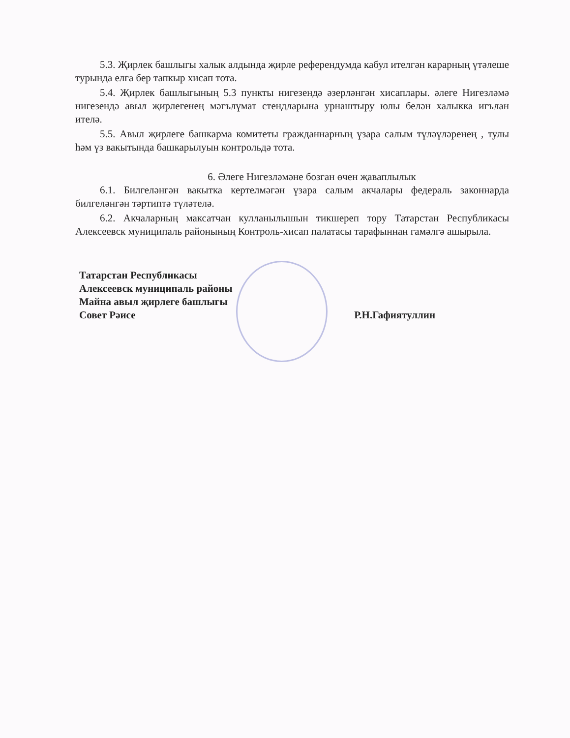5.3. Җирлек башлыгы халык алдында җирле референдумда кабул ителгән карарның үтәлеше турында елга бер тапкыр хисап тота.
5.4. Җирлек башлыгының 5.3 пункты нигезендә әзерләнгән хисаплары. әлеге Нигезләмә нигезендә авыл җирлегенең мәгълүмат стендларына урнаштыру юлы белән халыкка игълан ителә.
5.5. Авыл җирлеге башкарма комитеты гражданнарның үзара салым түләүләренең , тулы һәм үз вакытында башкарылуын контрольдә тота.
6. Әлеге Нигезләмәне бозган өчен җаваплылык
6.1. Билгеләнгән вакытка кертелмәгән үзара салым акчалары федераль законнарда билгеләнгән тәртиптә түләтелә.
6.2. Акчаларның максатчан кулланылышын тикшереп тору Татарстан Республикасы Алексеевск муниципаль районының Контроль-хисап палатасы тарафыннан гамәлгә ашырыла.
Татарстан Республикасы
Алексеевск муниципаль районы
Майна авыл җирлеге башлыгы
Совет Рәисе
Р.Н.Гафиятуллин